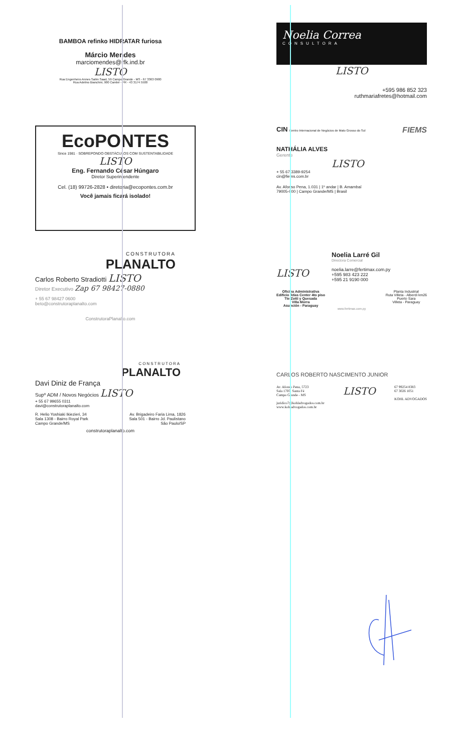BAMBOA refinko HIDRATAR furiosa
Márcio Mendes
marciomendes@rfk.ind.br
LISTO
Rua Engenheiro Annes Salim Saad, 59 Campo Grande - MS - 67 3363 0900
Rua Adelino Bianchini, 900 Cambé - PR - 43 3174 5500
Noelia Correa
CONSULTORA
LISTO
+595 986 852 323
ruthmariafretes@hotmail.com
EcoPONTES
Since 1981 · SOBREPONDO OBSTÁCULOS COM SUSTENTABILIDADE
LISTO
Eng. Fernando César Húngaro
Diretor Superintendente
Cel. (18) 99726-2828 • diretoria@ecopontes.com.br
Você jamais ficará isolado!
CIN Centro Internacional de Negócios de Mato Grosso do Sul FIEMS
NATHÁLIA ALVES
Gerente
LISTO
+ 55 67 3389-9254
cin@fiems.com.br
Av. Afonso Pena, 1.031 | 1º andar | B. Amambaí
79005-000 | Campo Grande/MS | Brasil
CONSTRUTORA
PLANALTO
Carlos Roberto Stradiotti LISTO
Diretor Executivo Zap 67 98427-0880
+ 55 67 98427 0600
beto@construtoraplanalto.com
ConstrutoraPlanalto.com
Noelia Larré Gil
Directora Comercial
LISTO
noelia.larre@fertimax.com.py
+595 983 423 222
+595 21 9190 000
Oficina Administrativa
Edificio Atlas Center 4to piso
Tte Zotti y Quesada
Villa Morra
Asunción - Paraguay
Planta Industrial
Ruta Villeta - Alberdi km26
Puerto Sara
Villeta - Paraguay
www.fertimax.com.py
CONSTRUTORA
PLANALTO
Davi Diniz de França
Supº ADM / Novos Negócios LISTO
+ 55 67 99655 0311
davi@construtoraplanalto.com
R. Helio Yoshiaki Ikiezieri, 34
Sala 1308 - Bairro Royal Park
Campo Grande/MS
Av. Brigadeiro Faria Lima, 1826
Sala 501 - Bairro Jd. Paulistano
São Paulo/SP
construtoraplanalto.com
CARLOS ROBERTO NASCIMENTO JUNIOR
Av. Afonso Pena, 5723
Sala 1705, Santa Fé
Campo Grande - MS
juridico7@kohladvogados.com.br
www.kohladvogados.com.br
LISTO
67 99254 8383
67 3026 1051
KOHL ADVOGADOS